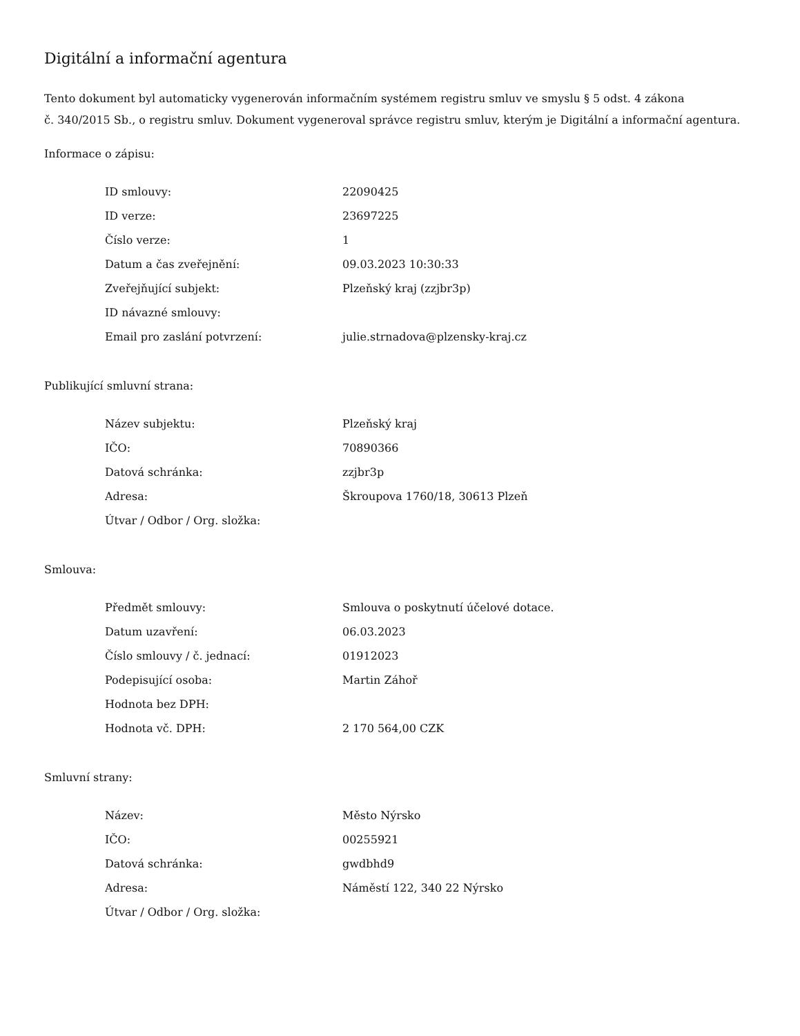Digitální a informační agentura
Tento dokument byl automaticky vygenerován informačním systémem registru smluv ve smyslu § 5 odst. 4 zákona
č. 340/2015 Sb., o registru smluv. Dokument vygeneroval správce registru smluv, kterým je Digitální a informační agentura.
Informace o zápisu:
| ID smlouvy: | 22090425 |
| ID verze: | 23697225 |
| Číslo verze: | 1 |
| Datum a čas zveřejnění: | 09.03.2023 10:30:33 |
| Zveřejňující subjekt: | Plzeňský kraj (zzjbr3p) |
| ID návazné smlouvy: | |
| Email pro zaslání potvrzení: | julie.strnadova@plzensky-kraj.cz |
Publikující smluvní strana:
| Název subjektu: | Plzeňský kraj |
| IČO: | 70890366 |
| Datová schránka: | zzjbr3p |
| Adresa: | Škroupova 1760/18, 30613 Plzeň |
| Útvar / Odbor / Org. složka: | |
Smlouva:
| Předmět smlouvy: | Smlouva o poskytnutí účelové dotace. |
| Datum uzavření: | 06.03.2023 |
| Číslo smlouvy / č. jednací: | 01912023 |
| Podepisující osoba: | Martin Záhoř |
| Hodnota bez DPH: | |
| Hodnota vč. DPH: | 2 170 564,00 CZK |
Smluvní strany:
| Název: | Město Nýrsko |
| IČO: | 00255921 |
| Datová schránka: | gwdbhd9 |
| Adresa: | Náměstí 122, 340 22 Nýrsko |
| Útvar / Odbor / Org. složka: | |